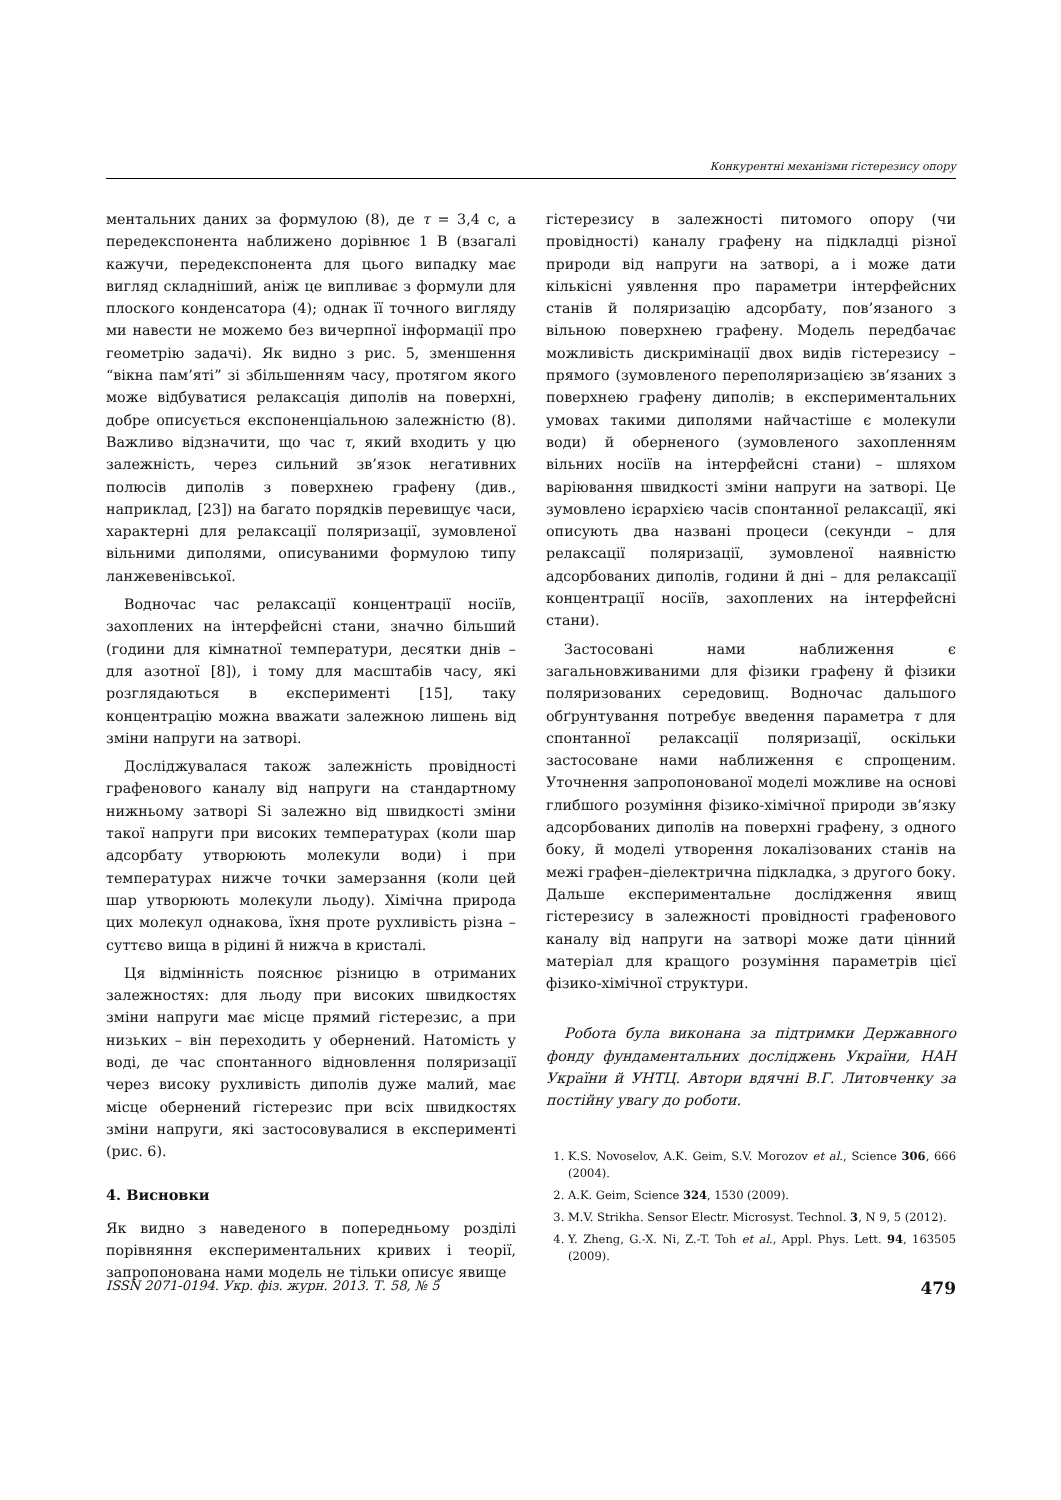Конкурентні механізми гістерезису опору
ментальних даних за формулою (8), де τ = 3,4 с, а передекспонента наближено дорівнює 1 В (взагалі кажучи, передекспонента для цього випадку має вигляд складніший, аніж це випливає з формули для плоского конденсатора (4); однак її точного вигляду ми навести не можемо без вичерпної інформації про геометрію задачі). Як видно з рис. 5, зменшення “вікна пам’яті” зі збільшенням часу, протягом якого може відбуватися релаксація диполів на поверхні, добре описується експоненціальною залежністю (8). Важливо відзначити, що час τ, який входить у цю залежність, через сильний зв’язок негативних полюсів диполів з поверхнею графену (див., наприклад, [23]) на багато порядків перевищує часи, характерні для релаксації поляризації, зумовленої вільними диполями, описуваними формулою типу ланжевенівської.
Водночас час релаксації концентрації носіїв, захоплених на інтерфейсні стани, значно більший (години для кімнатної температури, десятки днів – для азотної [8]), і тому для масштабів часу, які розглядаються в експерименті [15], таку концентрацію можна вважати залежною лишень від зміни напруги на затворі.
Досліджувалася також залежність провідності графенового каналу від напруги на стандартному нижньому затворі Si залежно від швидкості зміни такої напруги при високих температурах (коли шар адсорбату утворюють молекули води) і при температурах нижче точки замерзання (коли цей шар утворюють молекули льоду). Хімічна природа цих молекул однакова, їхня проте рухливість різна – суттєво вища в рідині й нижча в кристалі.
Ця відмінність пояснює різницю в отриманих залежностях: для льоду при високих швидкостях зміни напруги має місце прямий гістерезис, а при низьких – він переходить у обернений. Натомість у воді, де час спонтанного відновлення поляризації через високу рухливість диполів дуже малий, має місце обернений гістерезис при всіх швидкостях зміни напруги, які застосовувалися в експерименті (рис. 6).
4. Висновки
Як видно з наведеного в попередньому розділі порівняння експериментальних кривих і теорії, запропонована нами модель не тільки описує явище
гістерезису в залежності питомого опору (чи провідності) каналу графену на підкладці різної природи від напруги на затворі, а і може дати кількісні уявлення про параметри інтерфейсних станів й поляризацію адсорбату, пов’язаного з вільною поверхнею графену. Модель передбачає можливість дискримінації двох видів гістерезису – прямого (зумовленого переполяризацією зв’язаних з поверхнею графену диполів; в експериментальних умовах такими диполями найчастіше є молекули води) й оберненого (зумовленого захопленням вільних носіїв на інтерфейсні стани) – шляхом варіювання швидкості зміни напруги на затворі. Це зумовлено ієрархією часів спонтанної релаксації, які описують два названі процеси (секунди – для релаксації поляризації, зумовленої наявністю адсорбованих диполів, години й дні – для релаксації концентрації носіїв, захоплених на інтерфейсні стани).
Застосовані нами наближення є загальновживаними для фізики графену й фізики поляризованих середовищ. Водночас дальшого обґрунтування потребує введення параметра τ для спонтанної релаксації поляризації, оскільки застосоване нами наближення є спрощеним. Уточнення запропонованої моделі можливе на основі глибшого розуміння фізико-хімічної природи зв’язку адсорбованих диполів на поверхні графену, з одного боку, й моделі утворення локалізованих станів на межі графен–діелектрична підкладка, з другого боку. Дальше експериментальне дослідження явищ гістерезису в залежності провідності графенового каналу від напруги на затворі може дати цінний матеріал для кращого розуміння параметрів цієї фізико-хімічної структури.
Робота була виконана за підтримки Державного фонду фундаментальних досліджень України, НАН України й УНТЦ. Автори вдячні В.Г. Литовченку за постійну увагу до роботи.
1. K.S. Novoselov, A.K. Geim, S.V. Morozov et al., Science 306, 666 (2004).
2. A.K. Geim, Science 324, 1530 (2009).
3. M.V. Strikha. Sensor Electr. Microsyst. Technol. 3, N 9, 5 (2012).
4. Y. Zheng, G.-X. Ni, Z.-T. Toh et al., Appl. Phys. Lett. 94, 163505 (2009).
ISSN 2071-0194. Укр. фіз. журн. 2013. Т. 58, № 5 479